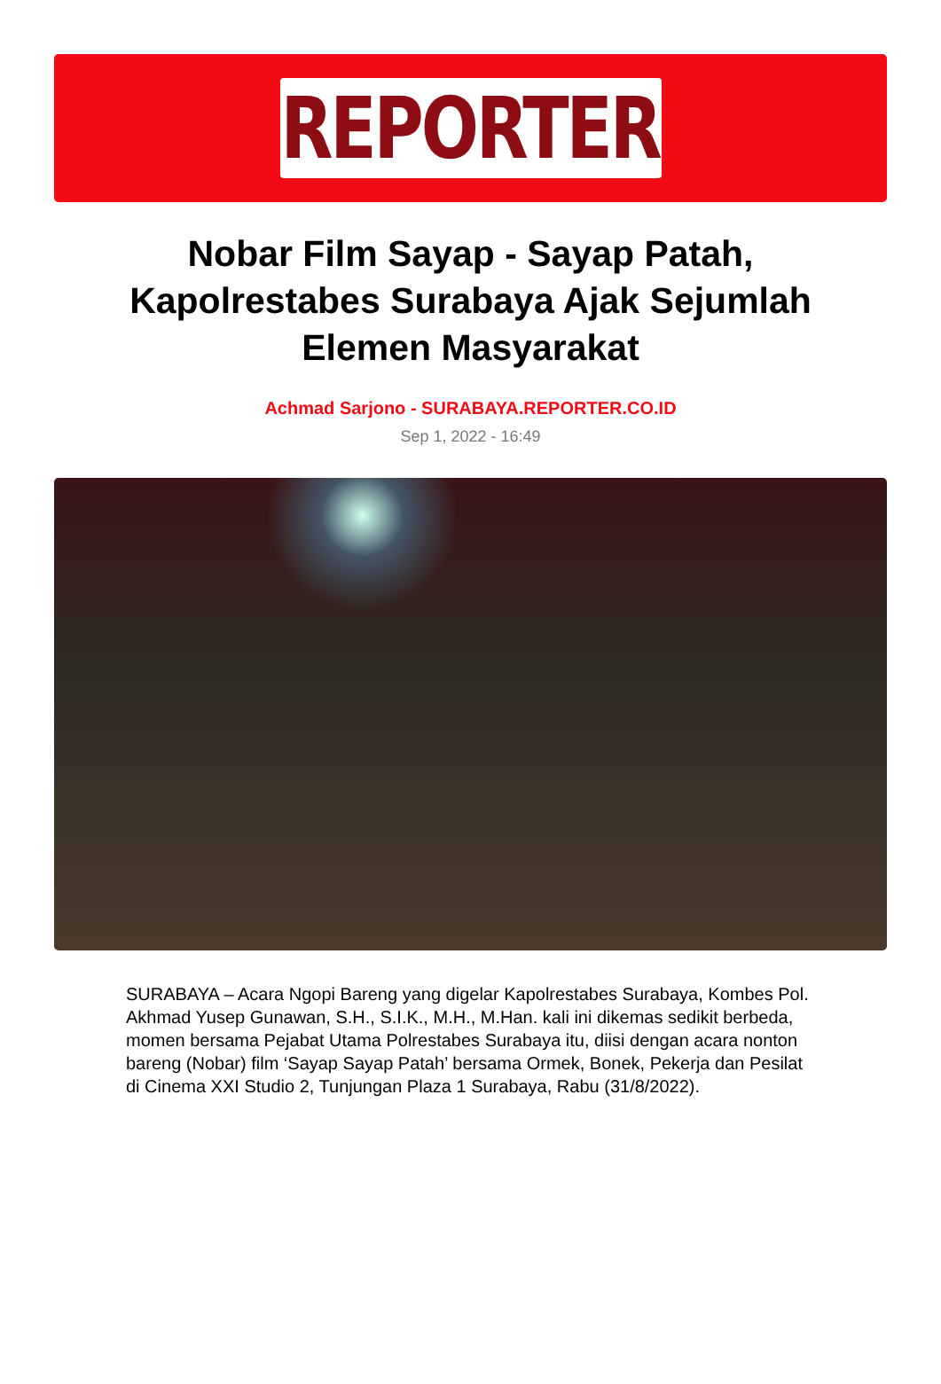REPORTER
Nobar Film Sayap - Sayap Patah, Kapolrestabes Surabaya Ajak Sejumlah Elemen Masyarakat
Achmad Sarjono - SURABAYA.REPORTER.CO.ID
Sep 1, 2022 - 16:49
SURABAYA – Acara Ngopi Bareng yang digelar Kapolrestabes Surabaya, Kombes Pol. Akhmad Yusep Gunawan, S.H., S.I.K., M.H., M.Han. kali ini dikemas sedikit berbeda, momen bersama Pejabat Utama Polrestabes Surabaya itu, diisi dengan acara nonton bareng (Nobar) film ‘Sayap Sayap Patah’ bersama Ormek, Bonek, Pekerja dan Pesilat di Cinema XXI Studio 2, Tunjungan Plaza 1 Surabaya, Rabu (31/8/2022).